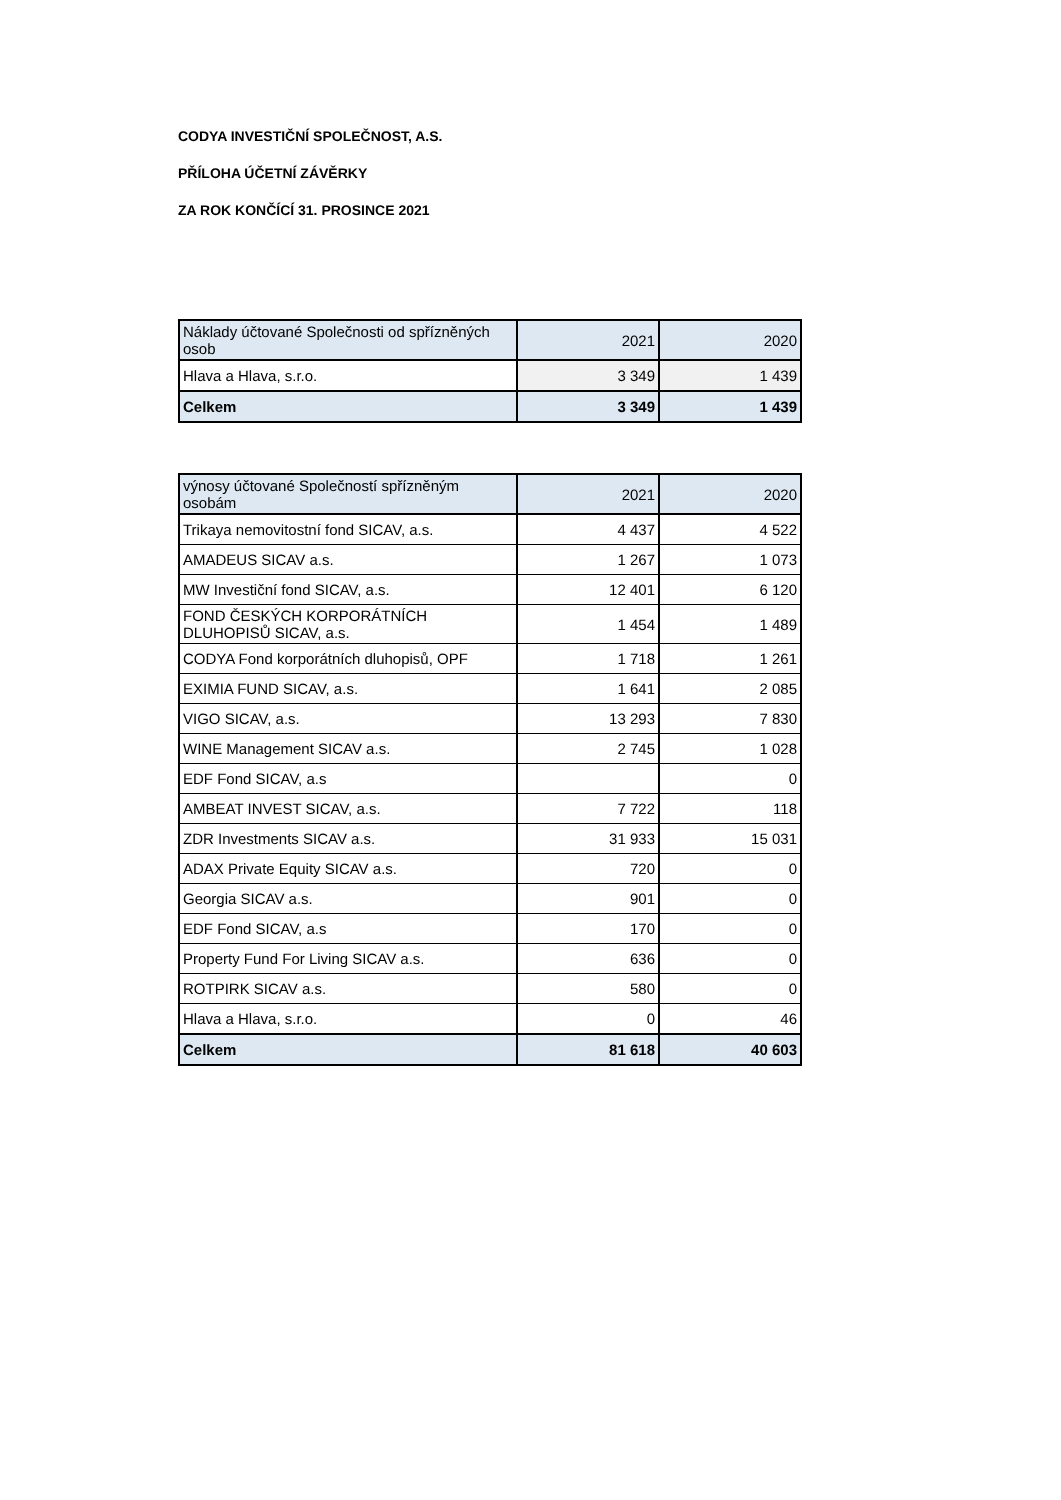CODYA INVESTIČNÍ SPOLEČNOST, A.S.
PŘÍLOHA ÚČETNÍ ZÁVĚRKY
ZA ROK KONČÍCÍ 31. PROSINCE 2021
| Náklady účtované Společnosti od spřízněných osob | 2021 | 2020 |
| Hlava a Hlava, s.r.o. | 3 349 | 1 439 |
| Celkem | 3 349 | 1 439 |
| výnosy účtované Společností spřízněným osobám | 2021 | 2020 |
| Trikaya nemovitostní fond SICAV, a.s. | 4 437 | 4 522 |
| AMADEUS SICAV a.s. | 1 267 | 1 073 |
| MW Investiční fond SICAV, a.s. | 12 401 | 6 120 |
| FOND ČESKÝCH KORPORÁTNÍCH DLUHOPISŮ SICAV, a.s. | 1 454 | 1 489 |
| CODYA Fond korporátních dluhopisů, OPF | 1 718 | 1 261 |
| EXIMIA FUND SICAV, a.s. | 1 641 | 2 085 |
| VIGO SICAV, a.s. | 13 293 | 7 830 |
| WINE Management SICAV a.s. | 2 745 | 1 028 |
| EDF Fond SICAV, a.s | | 0 |
| AMBEAT INVEST SICAV, a.s. | 7 722 | 118 |
| ZDR Investments SICAV a.s. | 31 933 | 15 031 |
| ADAX Private Equity SICAV a.s. | 720 | 0 |
| Georgia SICAV a.s. | 901 | 0 |
| EDF Fond SICAV, a.s | 170 | 0 |
| Property Fund For Living SICAV a.s. | 636 | 0 |
| ROTPIRK SICAV a.s. | 580 | 0 |
| Hlava a Hlava, s.r.o. | 0 | 46 |
| Celkem | 81 618 | 40 603 |